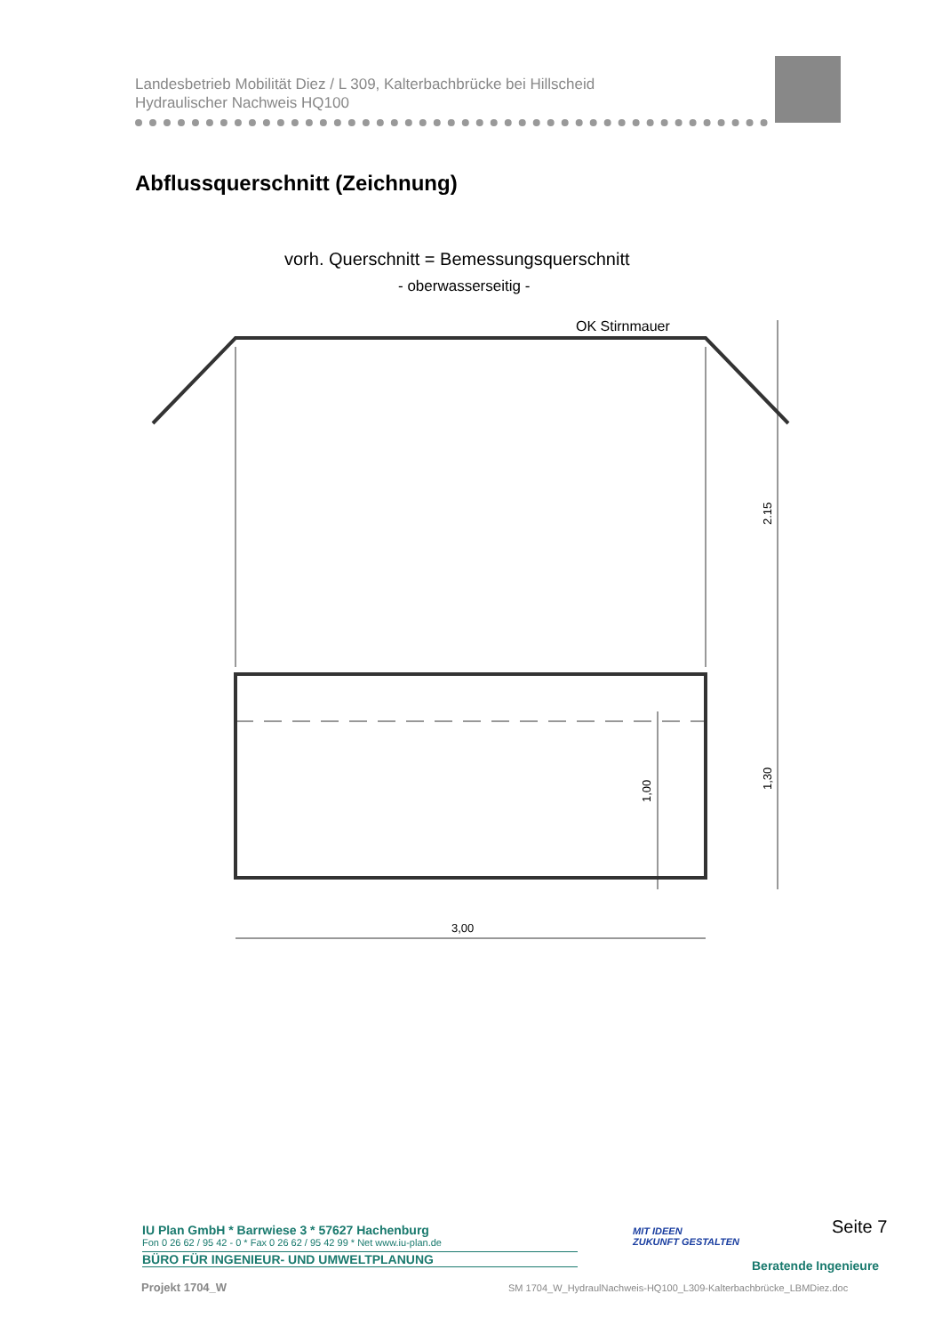Landesbetrieb Mobilität Diez / L 309, Kalterbachbrücke bei Hillscheid
Hydraulischer Nachweis HQ100
Abflussquerschnitt (Zeichnung)
vorh. Querschnitt = Bemessungsquerschnitt
- oberwasserseitig -
OK Stirnmauer
3,00
2.15
1,30
1,00
IU Plan GmbH * Barrwiese 3 * 57627 Hachenburg
Fon 0 26 62 / 95 42 - 0 * Fax 0 26 62 / 95 42 99 * Net www.iu-plan.de
BÜRO FÜR INGENIEUR- UND UMWELTPLANUNG
MIT IDEEN
ZUKUNFT GESTALTEN
Seite 7
Beratende Ingenieure
Projekt 1704_W
SM 1704_W_HydraulNachweis-HQ100_L309-Kalterbachbrücke_LBMDiez.doc